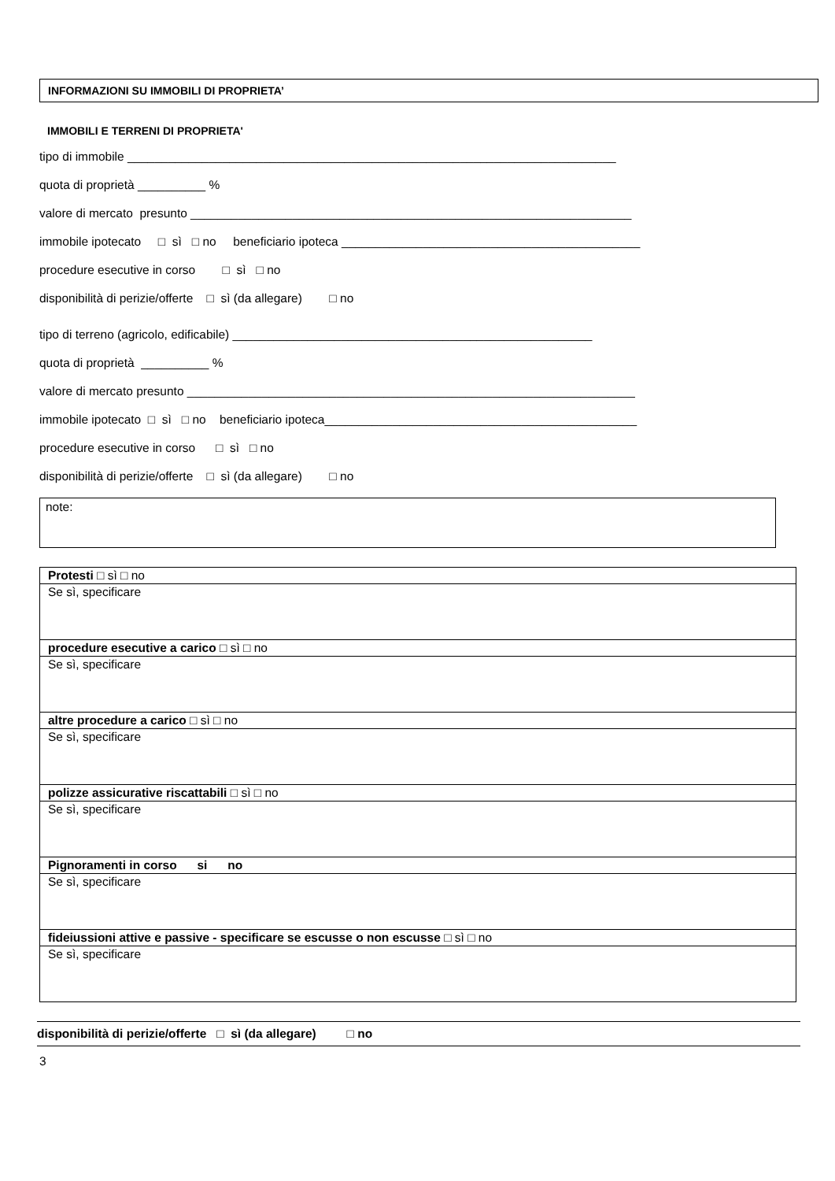INFORMAZIONI SU IMMOBILI DI PROPRIETA’
IMMOBILI E TERRENI DI PROPRIETA'
tipo di immobile ________________________________________________________________________
quota di proprietà __________ %
valore di mercato presunto _________________________________________________________________
immobile ipotecato □ sì □ no beneficiario ipoteca ____________________________________________
procedure esecutive in corso □ sì □ no
disponibilità di perizie/offerte □ sì (da allegare) □ no
tipo di terreno (agricolo, edificabile) _____________________________________________________
quota di proprietà __________ %
valore di mercato presunto __________________________________________________________________
immobile ipotecato □ sì □ no beneficiario ipoteca______________________________________________
procedure esecutive in corso □ sì □ no
disponibilità di perizie/offerte □ sì (da allegare) □ no
note:
| Protesti □ sì □ no |
| Se sì, specificare |
| procedure esecutive a carico □ sì □ no |
| Se sì, specificare |
| altre procedure a carico □ sì □ no |
| Se sì, specificare |
| polizze assicurative riscattabili □ sì □ no |
| Se sì, specificare |
| Pignoramenti in corso si no |
| Se sì, specificare |
| fideiussioni attive e passive - specificare se escusse o non escusse □ sì □ no |
| Se sì, specificare |
disponibilità di perizie/offerte □ sì (da allegare) □ no
3